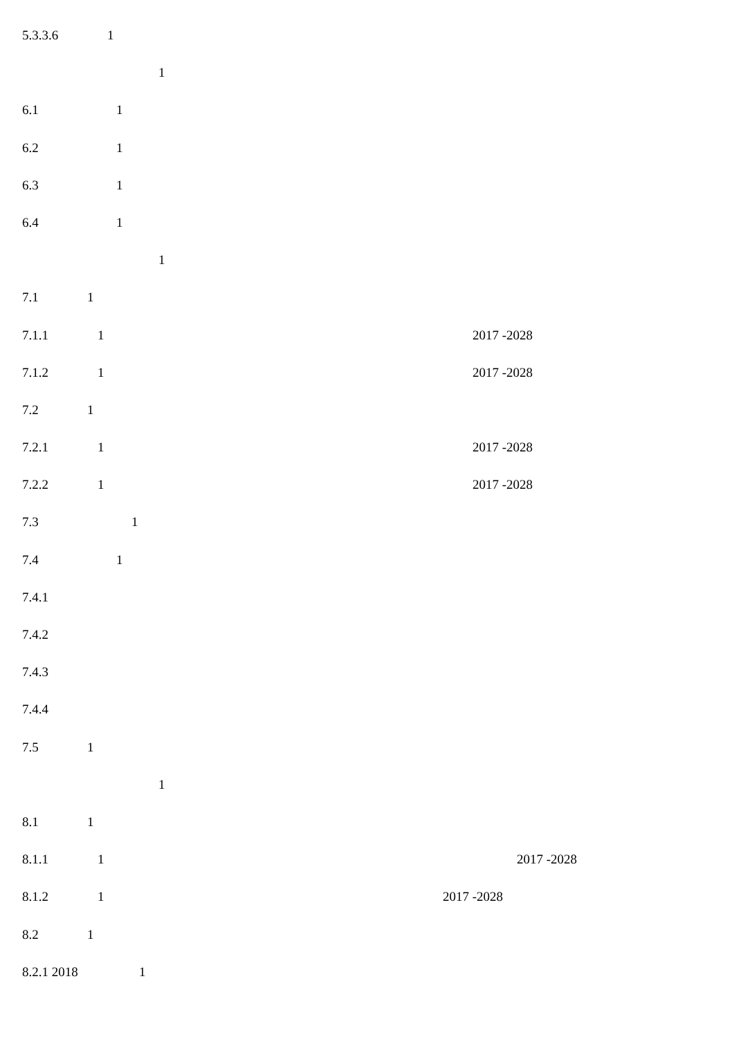5.3.3.6 1
1
6.1 1
6.2 1
6.3 1
6.4 1
1
7.1 1
7.1.1 1 2017 -2028
7.1.2 1 2017 -2028
7.2 1
7.2.1 1 2017 -2028
7.2.2 1 2017 -2028
7.3 1
7.4 1
7.4.1
7.4.2
7.4.3
7.4.4
7.5 1
1
8.1 1
8.1.1 1 2017 -2028
8.1.2 1 2017 -2028
8.2 1
8.2.1 2018 1